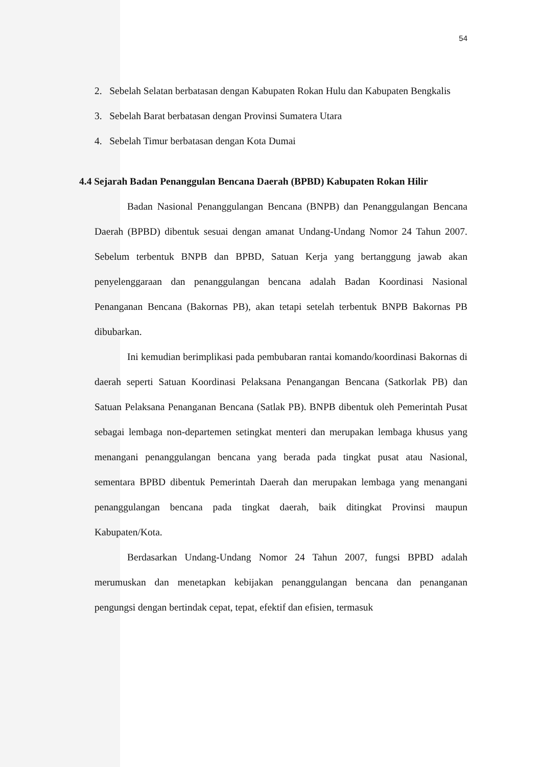54
2. Sebelah Selatan berbatasan dengan Kabupaten Rokan Hulu dan Kabupaten Bengkalis
3. Sebelah Barat berbatasan dengan Provinsi Sumatera Utara
4. Sebelah Timur berbatasan dengan Kota Dumai
4.4 Sejarah Badan Penanggulan Bencana Daerah (BPBD) Kabupaten Rokan Hilir
Badan Nasional Penanggulangan Bencana (BNPB) dan Penanggulangan Bencana Daerah (BPBD) dibentuk sesuai dengan amanat Undang-Undang Nomor 24 Tahun 2007. Sebelum terbentuk BNPB dan BPBD, Satuan Kerja yang bertanggung jawab akan penyelenggaraan dan penanggulangan bencana adalah Badan Koordinasi Nasional Penanganan Bencana (Bakornas PB), akan tetapi setelah terbentuk BNPB Bakornas PB dibubarkan.
Ini kemudian berimplikasi pada pembubaran rantai komando/koordinasi Bakornas di daerah seperti Satuan Koordinasi Pelaksana Penangangan Bencana (Satkorlak PB) dan Satuan Pelaksana Penanganan Bencana (Satlak PB). BNPB dibentuk oleh Pemerintah Pusat sebagai lembaga non-departemen setingkat menteri dan merupakan lembaga khusus yang menangani penanggulangan bencana yang berada pada tingkat pusat atau Nasional, sementara BPBD dibentuk Pemerintah Daerah dan merupakan lembaga yang menangani penanggulangan bencana pada tingkat daerah, baik ditingkat Provinsi maupun Kabupaten/Kota.
Berdasarkan Undang-Undang Nomor 24 Tahun 2007, fungsi BPBD adalah merumuskan dan menetapkan kebijakan penanggulangan bencana dan penanganan pengungsi dengan bertindak cepat, tepat, efektif dan efisien, termasuk